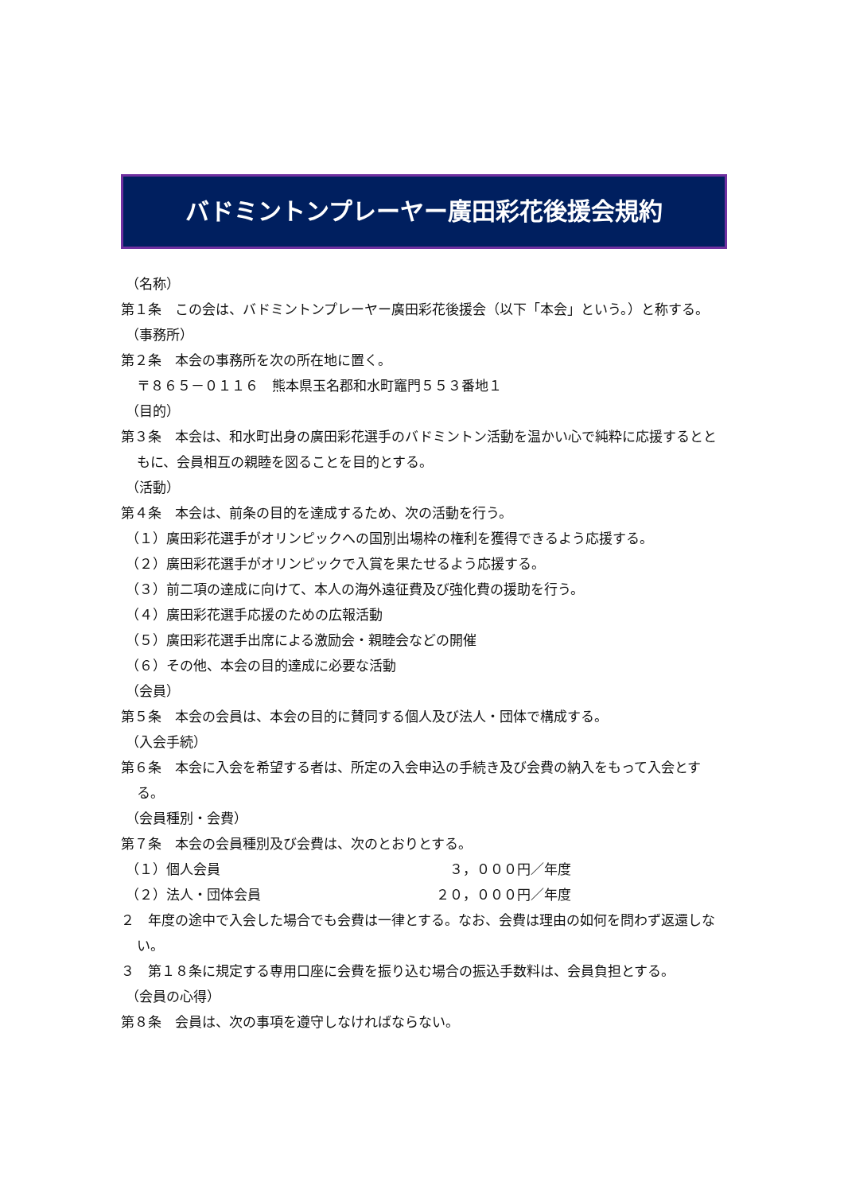バドミントンプレーヤー廣田彩花後援会規約
（名称）
第１条　この会は、バドミントンプレーヤー廣田彩花後援会（以下「本会」という。）と称する。
（事務所）
第２条　本会の事務所を次の所在地に置く。
〒８６５－０１１６　熊本県玉名郡和水町竈門５５３番地１
（目的）
第３条　本会は、和水町出身の廣田彩花選手のバドミントン活動を温かい心で純粋に応援するとともに、会員相互の親睦を図ることを目的とする。
（活動）
第４条　本会は、前条の目的を達成するため、次の活動を行う。
（１）廣田彩花選手がオリンピックへの国別出場枠の権利を獲得できるよう応援する。
（２）廣田彩花選手がオリンピックで入賞を果たせるよう応援する。
（３）前二項の達成に向けて、本人の海外遠征費及び強化費の援助を行う。
（４）廣田彩花選手応援のための広報活動
（５）廣田彩花選手出席による激励会・親睦会などの開催
（６）その他、本会の目的達成に必要な活動
（会員）
第５条　本会の会員は、本会の目的に賛同する個人及び法人・団体で構成する。
（入会手続）
第６条　本会に入会を希望する者は、所定の入会申込の手続き及び会費の納入をもって入会とする。
（会員種別・会費）
第７条　本会の会員種別及び会費は、次のとおりとする。
（１）個人会員 ３，０００円／年度
（２）法人・団体会員 ２０，０００円／年度
２　年度の途中で入会した場合でも会費は一律とする。なお、会費は理由の如何を問わず返還しない。
３　第１８条に規定する専用口座に会費を振り込む場合の振込手数料は、会員負担とする。
（会員の心得）
第８条　会員は、次の事項を遵守しなければならない。